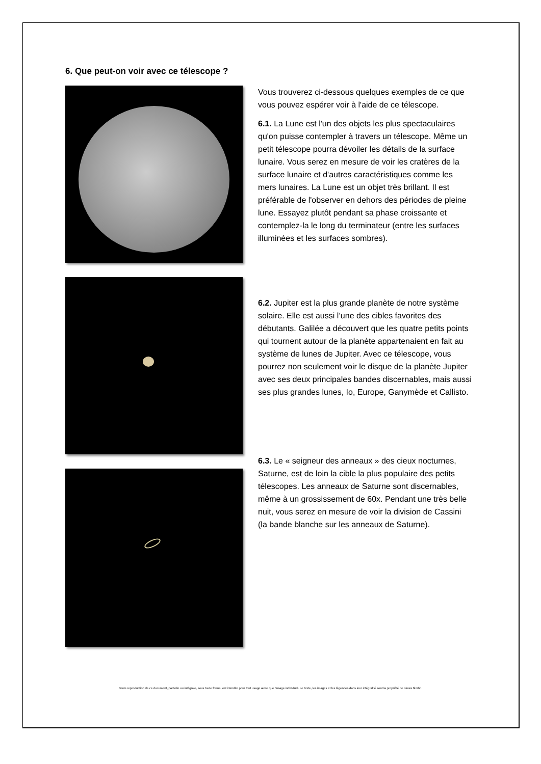6. Que peut-on voir avec ce télescope ?
Vous trouverez ci-dessous quelques exemples de ce que vous pouvez espérer voir à l'aide de ce télescope.
6.1. La Lune est l'un des objets les plus spectaculaires qu'on puisse contempler à travers un télescope. Même un petit télescope pourra dévoiler les détails de la surface lunaire. Vous serez en mesure de voir les cratères de la surface lunaire et d'autres caractéristiques comme les mers lunaires. La Lune est un objet très brillant. Il est préférable de l'observer en dehors des périodes de pleine lune. Essayez plutôt pendant sa phase croissante et contemplez-la le long du terminateur (entre les surfaces illuminées et les surfaces sombres).
6.2. Jupiter est la plus grande planète de notre système solaire. Elle est aussi l’une des cibles favorites des débutants. Galilée a découvert que les quatre petits points qui tournent autour de la planète appartenaient en fait au système de lunes de Jupiter. Avec ce télescope, vous pourrez non seulement voir le disque de la planète Jupiter avec ses deux principales bandes discernables, mais aussi ses plus grandes lunes, Io, Europe, Ganymède et Callisto.
6.3. Le « seigneur des anneaux » des cieux nocturnes, Saturne, est de loin la cible la plus populaire des petits télescopes. Les anneaux de Saturne sont discernables, même à un grossissement de 60x. Pendant une très belle nuit, vous serez en mesure de voir la division de Cassini (la bande blanche sur les anneaux de Saturne).
Toute reproduction de ce document, partielle ou intégrale, sous toute forme, est interdite pour tout usage autre que l’usage individuel. Le texte, les images et les légendes dans leur intégralité sont la propriété de nimax Gmbh.